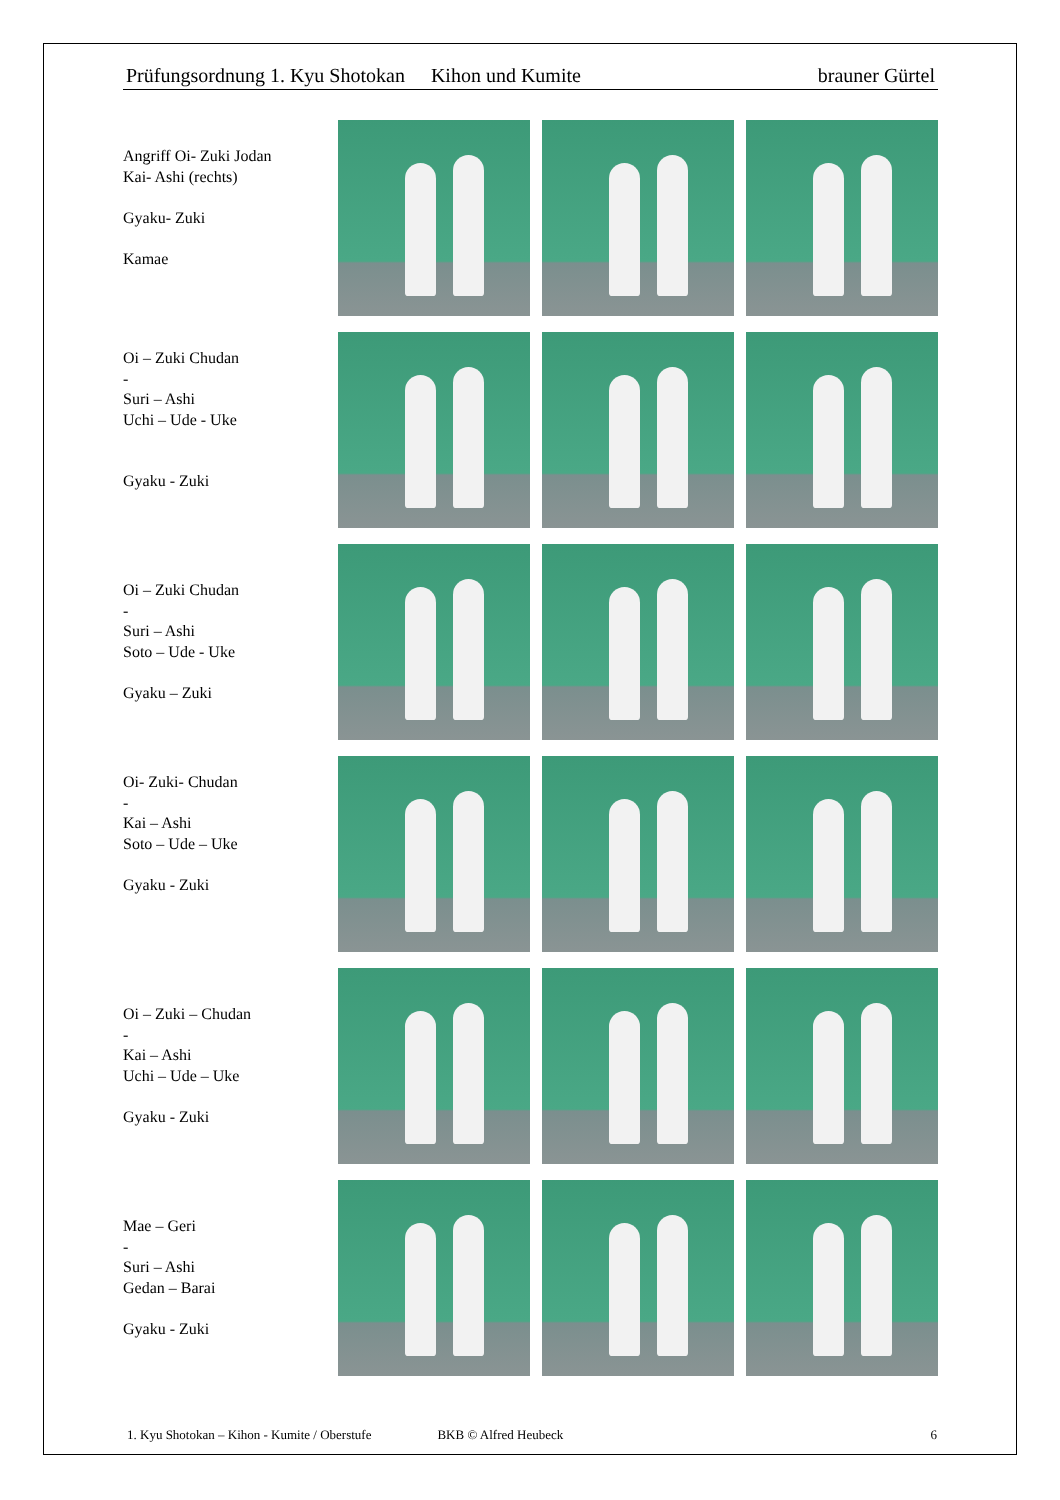Prüfungsordnung 1. Kyu Shotokan Kihon und Kumite brauner Gürtel
Angriff Oi- Zuki Jodan
Kai- Ashi (rechts)
Gyaku- Zuki
Kamae
Oi – Zuki Chudan
-
Suri – Ashi
Uchi – Ude - Uke
Gyaku - Zuki
Oi – Zuki Chudan
-
Suri – Ashi
Soto – Ude - Uke
Gyaku – Zuki
Oi- Zuki- Chudan
-
Kai – Ashi
Soto – Ude – Uke
Gyaku - Zuki
Oi – Zuki – Chudan
-
Kai – Ashi
Uchi – Ude – Uke
Gyaku - Zuki
Mae – Geri
-
Suri – Ashi
Gedan – Barai
Gyaku - Zuki
1. Kyu Shotokan – Kihon - Kumite / Oberstufe BKB © Alfred Heubeck 6